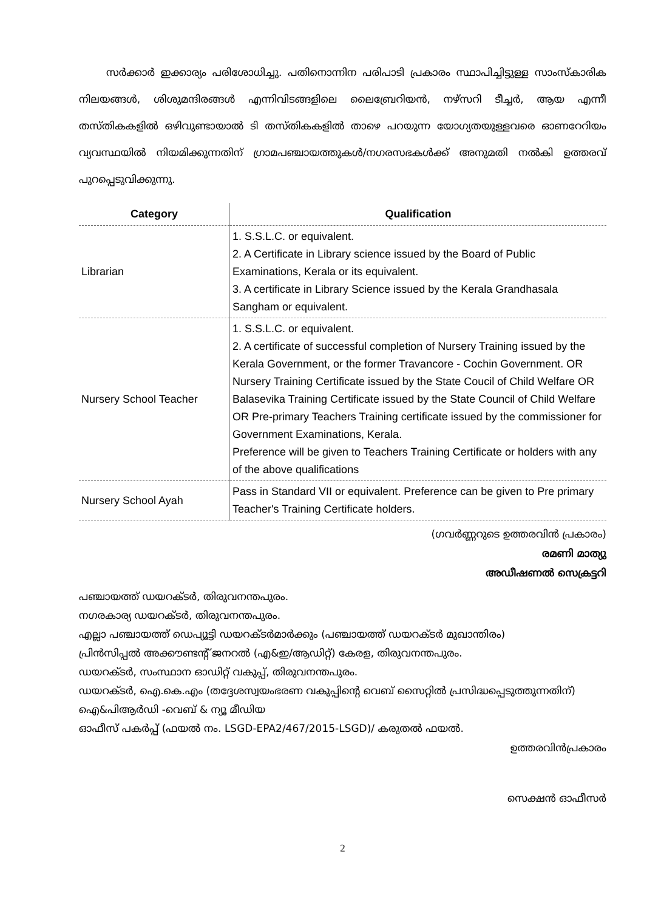സർക്കാർ ഇക്കാര്യം പരിശോധിച്ചു. പതിനൊന്നിന പരിപാടി പ്രകാരം സ്ഥാപിച്ചിട്ടുള്ള സാംസ്കാരിക നിലയങ്ങൾ, ശിശുമന്ദിരങ്ങൾ എന്നിവിടങ്ങളിലെ ലൈബ്രേറിയൻ, നഴ്സറി ടീച്ചർ, ആയ എന്നീ തസ്തികകളിൽ ഒഴിവുണ്ടായാൽ ടി തസ്തികകളിൽ താഴെ പറയുന്ന യോഗ്യതയുള്ളവരെ ഓണറേറിയം വ്യവസ്ഥയിൽ നിയമിക്കുന്നതിന് ഗ്രാമപഞ്ചായത്തുകൾ/നഗരസഭകൾക്ക് അനുമതി നൽകി ഉത്തരവ് പുറപ്പെടുവിക്കുന്നു.
| Category | Qualification |
| --- | --- |
| Librarian | 1. S.S.L.C. or equivalent. 2. A Certificate in Library science issued by the Board of Public Examinations, Kerala or its equivalent. 3. A certificate in Library Science issued by the Kerala Grandhasala Sangham or equivalent. |
| Nursery School Teacher | 1. S.S.L.C. or equivalent. 2. A certificate of successful completion of Nursery Training issued by the Kerala Government, or the former Travancore - Cochin Government. OR Nursery Training Certificate issued by the State Coucil of Child Welfare OR Balasevika Training Certificate issued by the State Council of Child Welfare OR Pre-primary Teachers Training certificate issued by the commissioner for Government Examinations, Kerala. Preference will be given to Teachers Training Certificate or holders with any of the above qualifications |
| Nursery School Ayah | Pass in Standard VII or equivalent. Preference can be given to Pre primary Teacher's Training Certificate holders. |
(ഗവർണ്ണറുടെ ഉത്തരവിൻ പ്രകാരം)
രമണി മാത്യു
അഡീഷണൽ സെക്രട്ടറി
പഞ്ചായത്ത് ഡയറക്ടർ, തിരുവനന്തപുരം.
നഗരകാര്യ ഡയറക്ടർ, തിരുവനന്തപുരം.
എല്ലാ പഞ്ചായത്ത് ഡെപ്യൂട്ടി ഡയറക്ടർമാർക്കും (പഞ്ചായത്ത് ഡയറക്ടർ മുഖാന്തിരം)
പ്രിൻസിപ്പൽ അക്കൗണ്ടന്റ് ജനറൽ (എ&ഇ/ആഡിറ്റ്) കേരള, തിരുവനന്തപുരം.
ഡയറക്ടർ, സംസ്ഥാന ഓഡിറ്റ് വകുപ്പ്, തിരുവനന്തപുരം.
ഡയറക്ടർ, ഐ.കെ.എം (തദ്ദേശസ്വയംഭരണ വകുപ്പിന്റെ വെബ് സൈറ്റിൽ പ്രസിദ്ധപ്പെടുത്തുന്നതിന്)
ഐ&പിആർഡി -വെബ് & ന്യൂ മീഡിയ
ഓഫീസ് പകർപ്പ് (ഫയൽ നം. LSGD-EPA2/467/2015-LSGD)/ കരുതൽ ഫയൽ.
ഉത്തരവിൻപ്രകാരം
സെക്ഷൻ ഓഫീസർ
2